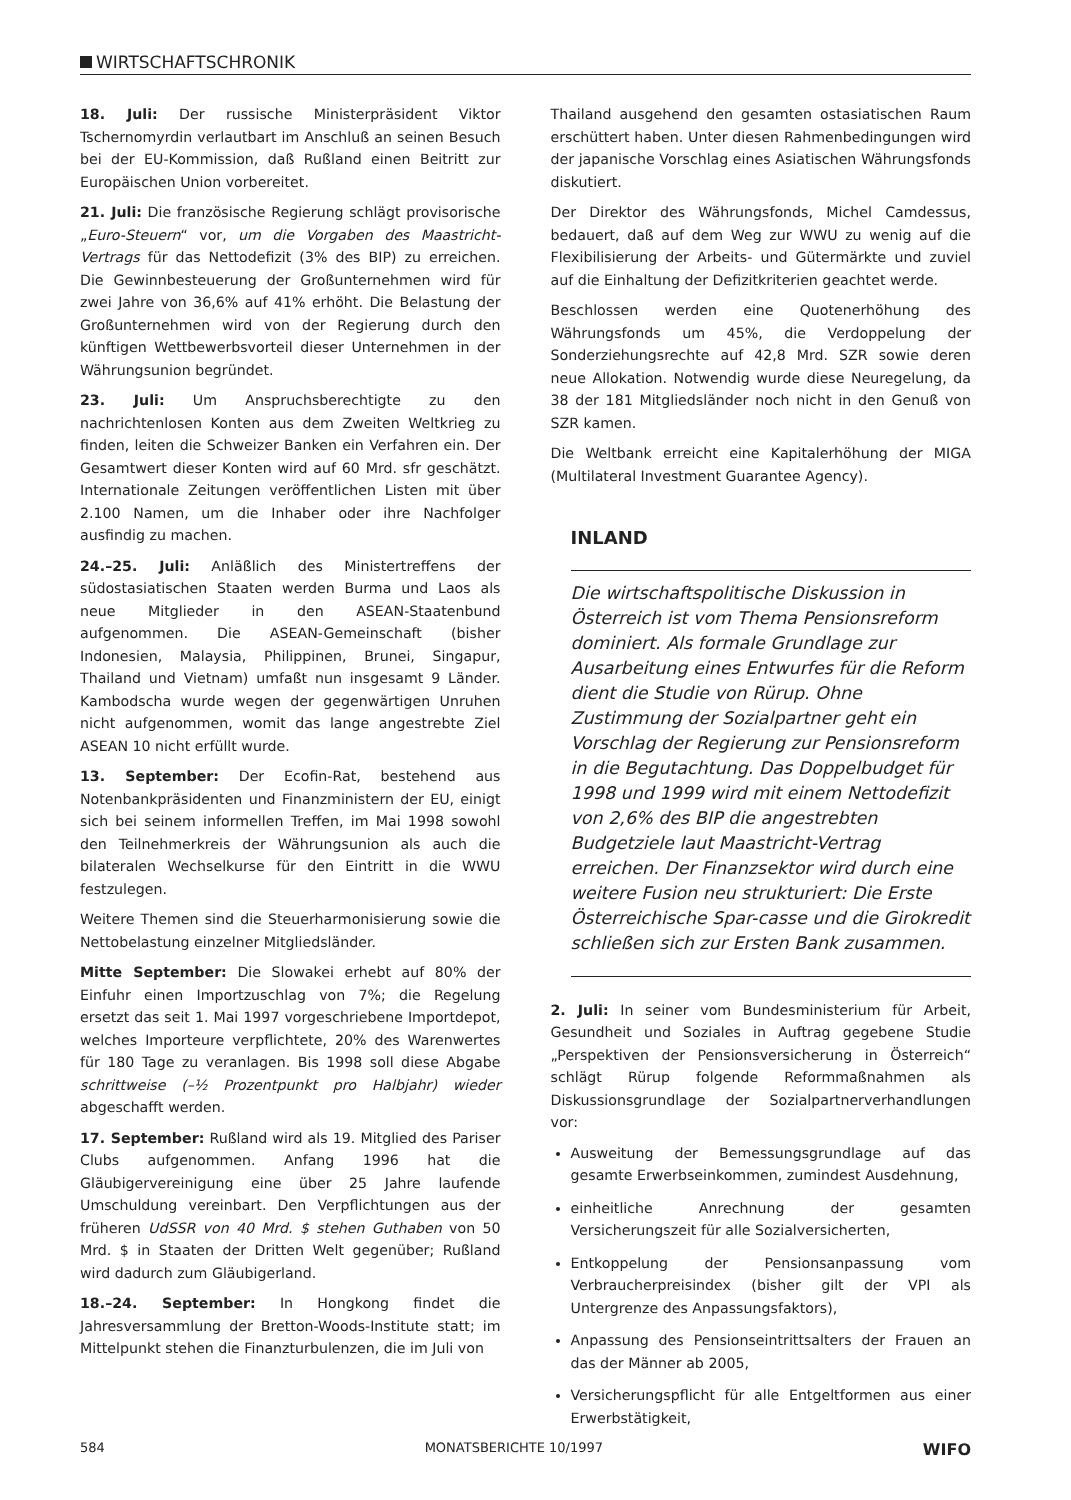WIRTSCHAFTSCHRONIK
18. Juli: Der russische Ministerpräsident Viktor Tschernomyrdin verlautbart im Anschluß an seinen Besuch bei der EU-Kommission, daß Rußland einen Beitritt zur Europäischen Union vorbereitet.
21. Juli: Die französische Regierung schlägt provisorische „Euro-Steuern“ vor, um die Vorgaben des Maastricht-Vertrags für das Nettodefizit (3% des BIP) zu erreichen. Die Gewinnbesteuerung der Großunternehmen wird für zwei Jahre von 36,6% auf 41% erhöht. Die Belastung der Großunternehmen wird von der Regierung durch den künftigen Wettbewerbsvorteil dieser Unternehmen in der Währungsunion begründet.
23. Juli: Um Anspruchsberechtigte zu den nachrichtenlosen Konten aus dem Zweiten Weltkrieg zu finden, leiten die Schweizer Banken ein Verfahren ein. Der Gesamtwert dieser Konten wird auf 60 Mrd. sfr geschätzt. Internationale Zeitungen veröffentlichen Listen mit über 2.100 Namen, um die Inhaber oder ihre Nachfolger ausfindig zu machen.
24.–25. Juli: Anläßlich des Ministertreffens der südostasiatischen Staaten werden Burma und Laos als neue Mitglieder in den ASEAN-Staatenbund aufgenommen. Die ASEAN-Gemeinschaft (bisher Indonesien, Malaysia, Philippinen, Brunei, Singapur, Thailand und Vietnam) umfaßt nun insgesamt 9 Länder. Kambodscha wurde wegen der gegenwärtigen Unruhen nicht aufgenommen, womit das lange angestrebte Ziel ASEAN 10 nicht erfüllt wurde.
13. September: Der Ecofin-Rat, bestehend aus Notenbankpräsidenten und Finanzministern der EU, einigt sich bei seinem informellen Treffen, im Mai 1998 sowohl den Teilnehmerkreis der Währungsunion als auch die bilateralen Wechselkurse für den Eintritt in die WWU festzulegen.
Weitere Themen sind die Steuerharmonisierung sowie die Nettobelastung einzelner Mitgliedsländer.
Mitte September: Die Slowakei erhebt auf 80% der Einfuhr einen Importzuschlag von 7%; die Regelung ersetzt das seit 1. Mai 1997 vorgeschriebene Importdepot, welches Importeure verpflichtete, 20% des Warenwertes für 180 Tage zu veranlagen. Bis 1998 soll diese Abgabe schrittweise (–½ Prozentpunkt pro Halbjahr) wieder abgeschafft werden.
17. September: Rußland wird als 19. Mitglied des Pariser Clubs aufgenommen. Anfang 1996 hat die Gläubigervereinigung eine über 25 Jahre laufende Umschuldung vereinbart. Den Verpflichtungen aus der früheren UdSSR von 40 Mrd. $ stehen Guthaben von 50 Mrd. $ in Staaten der Dritten Welt gegenüber; Rußland wird dadurch zum Gläubigerland.
18.–24. September: In Hongkong findet die Jahresversammlung der Bretton-Woods-Institute statt; im Mittelpunkt stehen die Finanzturbulenzen, die im Juli von
Thailand ausgehend den gesamten ostasiatischen Raum erschüttert haben. Unter diesen Rahmenbedingungen wird der japanische Vorschlag eines Asiatischen Währungsfonds diskutiert.
Der Direktor des Währungsfonds, Michel Camdessus, bedauert, daß auf dem Weg zur WWU zu wenig auf die Flexibilisierung der Arbeits- und Gütermärkte und zuviel auf die Einhaltung der Defizitkriterien geachtet werde.
Beschlossen werden eine Quotenerhöhung des Währungsfonds um 45%, die Verdoppelung der Sonderziehungsrechte auf 42,8 Mrd. SZR sowie deren neue Allokation. Notwendig wurde diese Neuregelung, da 38 der 181 Mitgliedsländer noch nicht in den Genuß von SZR kamen.
Die Weltbank erreicht eine Kapitalerhöhung der MIGA (Multilateral Investment Guarantee Agency).
INLAND
Die wirtschaftspolitische Diskussion in Österreich ist vom Thema Pensionsreform dominiert. Als formale Grundlage zur Ausarbeitung eines Entwurfes für die Reform dient die Studie von Rürup. Ohne Zustimmung der Sozialpartner geht ein Vorschlag der Regierung zur Pensionsreform in die Begutachtung. Das Doppelbudget für 1998 und 1999 wird mit einem Nettodefizit von 2,6% des BIP die angestrebten Budgetziele laut Maastricht-Vertrag erreichen. Der Finanzsektor wird durch eine weitere Fusion neu strukturiert: Die Erste Österreichische Spar-casse und die Girokredit schließen sich zur Ersten Bank zusammen.
2. Juli: In seiner vom Bundesministerium für Arbeit, Gesundheit und Soziales in Auftrag gegebene Studie „Perspektiven der Pensionsversicherung in Österreich“ schlägt Rürup folgende Reformmaßnahmen als Diskussionsgrundlage der Sozialpartnerverhandlungen vor:
Ausweitung der Bemessungsgrundlage auf das gesamte Erwerbseinkommen, zumindest Ausdehnung,
einheitliche Anrechnung der gesamten Versicherungszeit für alle Sozialversicherten,
Entkoppelung der Pensionsanpassung vom Verbraucherpreisindex (bisher gilt der VPI als Untergrenze des Anpassungsfaktors),
Anpassung des Pensionseintrittsalters der Frauen an das der Männer ab 2005,
Versicherungspflicht für alle Entgeltformen aus einer Erwerbstätigkeit,
584 MONATSBERICHTE 10/1997 WIFO